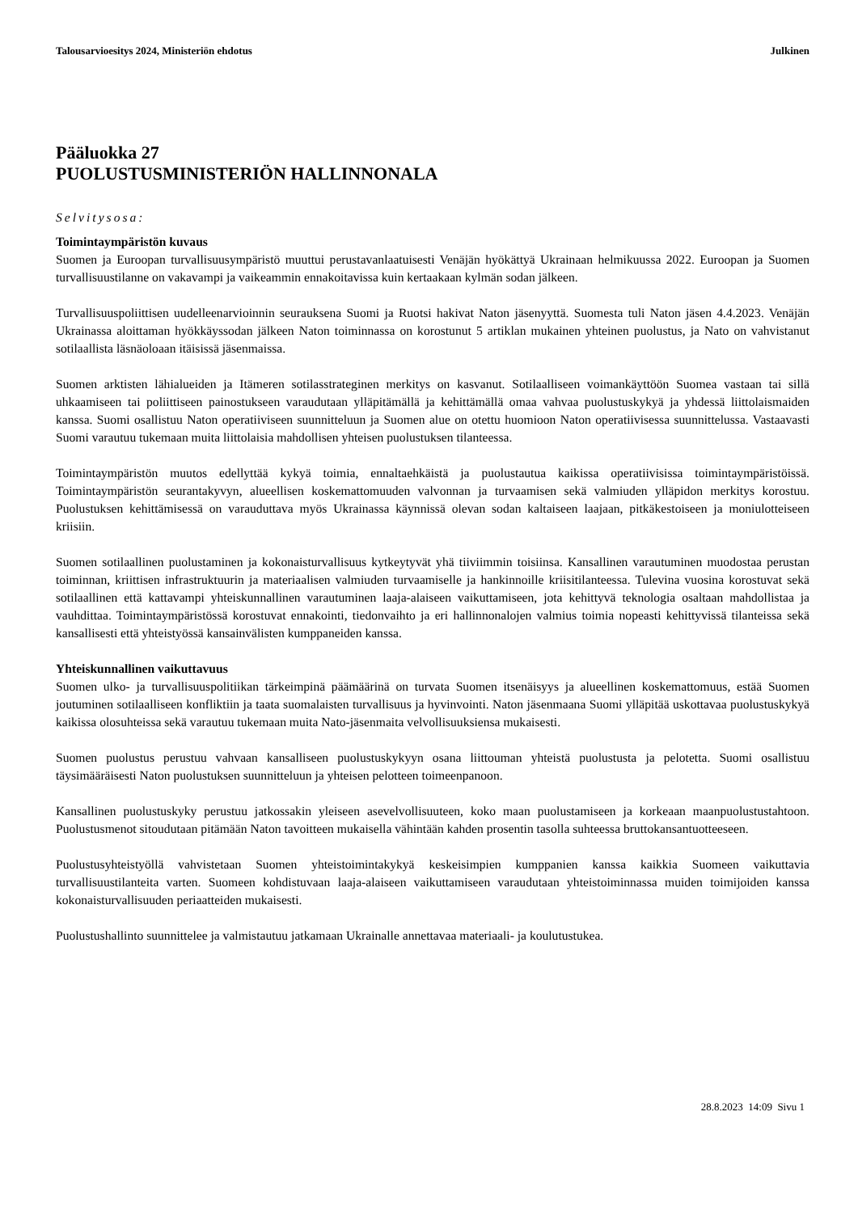Talousarvioesitys 2024, Ministeriön ehdotus Julkinen
Pääluokka 27
PUOLUSTUSMINISTERIÖN HALLINNONALA
Selvitysosa:
Toimintaympäristön kuvaus
Suomen ja Euroopan turvallisuusympäristö muuttui perustavanlaatuisesti Venäjän hyökättyä Ukrainaan helmikuussa 2022. Euroopan ja Suomen turvallisuustilanne on vakavampi ja vaikeammin ennakoitavissa kuin kertaakaan kylmän sodan jälkeen.
Turvallisuuspoliittisen uudelleenarvioinnin seurauksena Suomi ja Ruotsi hakivat Naton jäsenyyttä. Suomesta tuli Naton jäsen 4.4.2023. Venäjän Ukrainassa aloittaman hyökkäyssodan jälkeen Naton toiminnassa on korostunut 5 artiklan mukainen yhteinen puolustus, ja Nato on vahvistanut sotilaallista läsnäoloaan itäisissä jäsenmaissa.
Suomen arktisten lähialueiden ja Itämeren sotilasstrateginen merkitys on kasvanut. Sotilaalliseen voimankäyttöön Suomea vastaan tai sillä uhkaamiseen tai poliittiseen painostukseen varaudutaan ylläpitämällä ja kehittämällä omaa vahvaa puolustuskykyä ja yhdessä liittolaismaiden kanssa. Suomi osallistuu Naton operatiiviseen suunnitteluun ja Suomen alue on otettu huomioon Naton operatiivisessa suunnittelussa. Vastaavasti Suomi varautuu tukemaan muita liittolaisia mahdollisen yhteisen puolustuksen tilanteessa.
Toimintaympäristön muutos edellyttää kykyä toimia, ennaltaehkäistä ja puolustautua kaikissa operatiivisissa toimintaympäristöissä. Toimintaympäristön seurantakyvyn, alueellisen koskemattomuuden valvonnan ja turvaamisen sekä valmiuden ylläpidon merkitys korostuu. Puolustuksen kehittämisessä on varauduttava myös Ukrainassa käynnissä olevan sodan kaltaiseen laajaan, pitkäkestoiseen ja moniulotteiseen kriisiin.
Suomen sotilaallinen puolustaminen ja kokonaisturvallisuus kytkeytyvät yhä tiiviimmin toisiinsa. Kansallinen varautuminen muodostaa perustan toiminnan, kriittisen infrastruktuurin ja materiaalisen valmiuden turvaamiselle ja hankinnoille kriisitilanteessa. Tulevina vuosina korostuvat sekä sotilaallinen että kattavampi yhteiskunnallinen varautuminen laaja-alaiseen vaikuttamiseen, jota kehittyvä teknologia osaltaan mahdollistaa ja vauhdittaa. Toimintaympäristössä korostuvat ennakointi, tiedonvaihto ja eri hallinnonalojen valmius toimia nopeasti kehittyvissä tilanteissa sekä kansallisesti että yhteistyössä kansainvälisten kumppaneiden kanssa.
Yhteiskunnallinen vaikuttavuus
Suomen ulko- ja turvallisuuspolitiikan tärkeimpinä päämäärinä on turvata Suomen itsenäisyys ja alueellinen koskemattomuus, estää Suomen joutuminen sotilaalliseen konfliktiin ja taata suomalaisten turvallisuus ja hyvinvointi. Naton jäsenmaana Suomi ylläpitää uskottavaa puolustuskykyä kaikissa olosuhteissa sekä varautuu tukemaan muita Nato-jäsenmaita velvollisuuksiensa mukaisesti.
Suomen puolustus perustuu vahvaan kansalliseen puolustuskykyyn osana liittouman yhteistä puolustusta ja pelotetta. Suomi osallistuu täysimääräisesti Naton puolustuksen suunnitteluun ja yhteisen pelotteen toimeenpanoon.
Kansallinen puolustuskyky perustuu jatkossakin yleiseen asevelvollisuuteen, koko maan puolustamiseen ja korkeaan maanpuolustustahtoon. Puolustusmenot sitoudutaan pitämään Naton tavoitteen mukaisella vähintään kahden prosentin tasolla suhteessa bruttokansantuotteeseen.
Puolustusyhteistyöllä vahvistetaan Suomen yhteistoimintakykyä keskeisimpien kumppanien kanssa kaikkia Suomeen vaikuttavia turvallisuustilanteita varten. Suomeen kohdistuvaan laaja-alaiseen vaikuttamiseen varaudutaan yhteistoiminnassa muiden toimijoiden kanssa kokonaisturvallisuuden periaatteiden mukaisesti.
Puolustushallinto suunnittelee ja valmistautuu jatkamaan Ukrainalle annettavaa materiaali- ja koulutustukea.
28.8.2023 14:09 Sivu 1